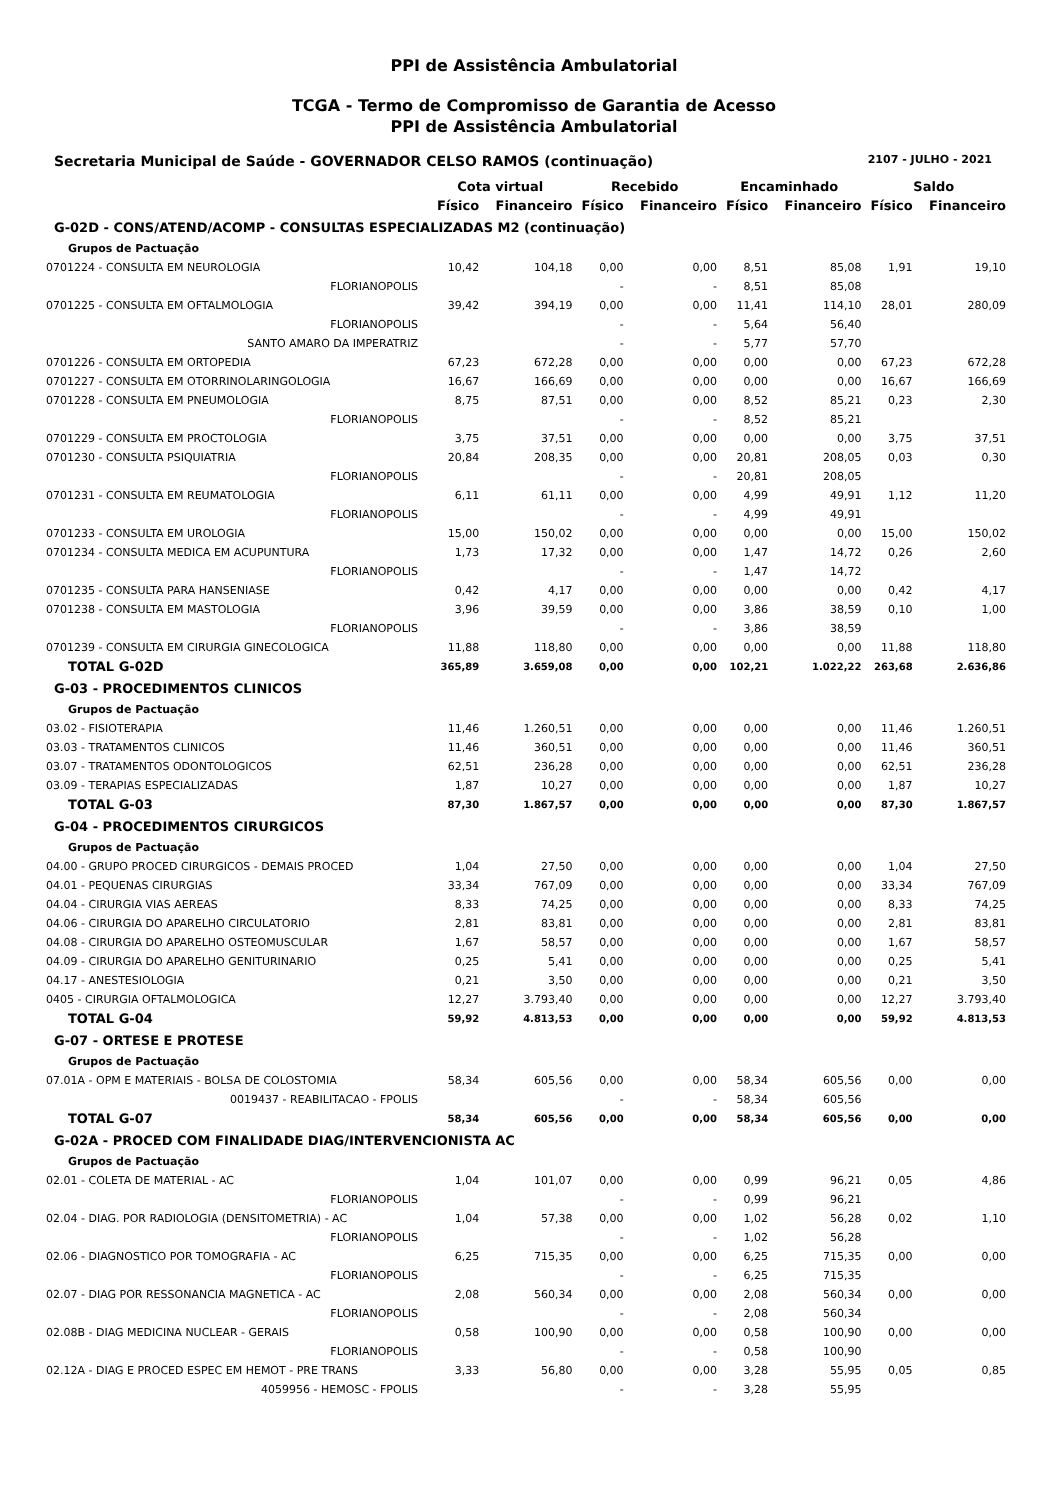PPI de Assistência Ambulatorial
TCGA - Termo de Compromisso de Garantia de Acesso
PPI de Assistência Ambulatorial
Secretaria Municipal de Saúde - GOVERNADOR CELSO RAMOS (continuação) 2107 - JULHO - 2021
| | Cota virtual | | Recebido | | Encaminhado | | Saldo | |
| --- | --- | --- | --- | --- | --- | --- | --- | --- |
| | Físico | Financeiro | Físico | Financeiro | Físico | Financeiro | Físico | Financeiro |
| G-02D - CONS/ATEND/ACOMP - CONSULTAS ESPECIALIZADAS M2 (continuação) | | | | | | | | |
| Grupos de Pactuação | | | | | | | | |
| 0701224 - CONSULTA EM NEUROLOGIA | 10,42 | 104,18 | 0,00 | 0,00 | 8,51 | 85,08 | 1,91 | 19,10 |
| FLORIANOPOLIS | | | - | - | 8,51 | 85,08 | | |
| 0701225 - CONSULTA EM OFTALMOLOGIA | 39,42 | 394,19 | 0,00 | 0,00 | 11,41 | 114,10 | 28,01 | 280,09 |
| FLORIANOPOLIS | | | - | - | 5,64 | 56,40 | | |
| SANTO AMARO DA IMPERATRIZ | | | - | - | 5,77 | 57,70 | | |
| 0701226 - CONSULTA EM ORTOPEDIA | 67,23 | 672,28 | 0,00 | 0,00 | 0,00 | 0,00 | 67,23 | 672,28 |
| 0701227 - CONSULTA EM OTORRINOLARINGOLOGIA | 16,67 | 166,69 | 0,00 | 0,00 | 0,00 | 0,00 | 16,67 | 166,69 |
| 0701228 - CONSULTA EM PNEUMOLOGIA | 8,75 | 87,51 | 0,00 | 0,00 | 8,52 | 85,21 | 0,23 | 2,30 |
| FLORIANOPOLIS | | | - | - | 8,52 | 85,21 | | |
| 0701229 - CONSULTA EM PROCTOLOGIA | 3,75 | 37,51 | 0,00 | 0,00 | 0,00 | 0,00 | 3,75 | 37,51 |
| 0701230 - CONSULTA PSIQUIATRIA | 20,84 | 208,35 | 0,00 | 0,00 | 20,81 | 208,05 | 0,03 | 0,30 |
| FLORIANOPOLIS | | | - | - | 20,81 | 208,05 | | |
| 0701231 - CONSULTA EM REUMATOLOGIA | 6,11 | 61,11 | 0,00 | 0,00 | 4,99 | 49,91 | 1,12 | 11,20 |
| FLORIANOPOLIS | | | - | - | 4,99 | 49,91 | | |
| 0701233 - CONSULTA EM UROLOGIA | 15,00 | 150,02 | 0,00 | 0,00 | 0,00 | 0,00 | 15,00 | 150,02 |
| 0701234 - CONSULTA MEDICA EM ACUPUNTURA | 1,73 | 17,32 | 0,00 | 0,00 | 1,47 | 14,72 | 0,26 | 2,60 |
| FLORIANOPOLIS | | | - | - | 1,47 | 14,72 | | |
| 0701235 - CONSULTA PARA HANSENIASE | 0,42 | 4,17 | 0,00 | 0,00 | 0,00 | 0,00 | 0,42 | 4,17 |
| 0701238 - CONSULTA EM MASTOLOGIA | 3,96 | 39,59 | 0,00 | 0,00 | 3,86 | 38,59 | 0,10 | 1,00 |
| FLORIANOPOLIS | | | - | - | 3,86 | 38,59 | | |
| 0701239 - CONSULTA EM CIRURGIA GINECOLOGICA | 11,88 | 118,80 | 0,00 | 0,00 | 0,00 | 0,00 | 11,88 | 118,80 |
| TOTAL G-02D | 365,89 | 3.659,08 | 0,00 | 0,00 | 102,21 | 1.022,22 | 263,68 | 2.636,86 |
| G-03 - PROCEDIMENTOS CLINICOS | | | | | | | | |
| Grupos de Pactuação | | | | | | | | |
| 03.02 - FISIOTERAPIA | 11,46 | 1.260,51 | 0,00 | 0,00 | 0,00 | 0,00 | 11,46 | 1.260,51 |
| 03.03 - TRATAMENTOS CLINICOS | 11,46 | 360,51 | 0,00 | 0,00 | 0,00 | 0,00 | 11,46 | 360,51 |
| 03.07 - TRATAMENTOS ODONTOLOGICOS | 62,51 | 236,28 | 0,00 | 0,00 | 0,00 | 0,00 | 62,51 | 236,28 |
| 03.09 - TERAPIAS ESPECIALIZADAS | 1,87 | 10,27 | 0,00 | 0,00 | 0,00 | 0,00 | 1,87 | 10,27 |
| TOTAL G-03 | 87,30 | 1.867,57 | 0,00 | 0,00 | 0,00 | 0,00 | 87,30 | 1.867,57 |
| G-04 - PROCEDIMENTOS CIRURGICOS | | | | | | | | |
| Grupos de Pactuação | | | | | | | | |
| 04.00 - GRUPO PROCED CIRURGICOS - DEMAIS PROCED | 1,04 | 27,50 | 0,00 | 0,00 | 0,00 | 0,00 | 1,04 | 27,50 |
| 04.01 - PEQUENAS CIRURGIAS | 33,34 | 767,09 | 0,00 | 0,00 | 0,00 | 0,00 | 33,34 | 767,09 |
| 04.04 - CIRURGIA VIAS AEREAS | 8,33 | 74,25 | 0,00 | 0,00 | 0,00 | 0,00 | 8,33 | 74,25 |
| 04.06 - CIRURGIA DO APARELHO CIRCULATORIO | 2,81 | 83,81 | 0,00 | 0,00 | 0,00 | 0,00 | 2,81 | 83,81 |
| 04.08 - CIRURGIA DO APARELHO OSTEOMUSCULAR | 1,67 | 58,57 | 0,00 | 0,00 | 0,00 | 0,00 | 1,67 | 58,57 |
| 04.09 - CIRURGIA DO APARELHO GENITURINARIO | 0,25 | 5,41 | 0,00 | 0,00 | 0,00 | 0,00 | 0,25 | 5,41 |
| 04.17 - ANESTESIOLOGIA | 0,21 | 3,50 | 0,00 | 0,00 | 0,00 | 0,00 | 0,21 | 3,50 |
| 0405 - CIRURGIA OFTALMOLOGICA | 12,27 | 3.793,40 | 0,00 | 0,00 | 0,00 | 0,00 | 12,27 | 3.793,40 |
| TOTAL G-04 | 59,92 | 4.813,53 | 0,00 | 0,00 | 0,00 | 0,00 | 59,92 | 4.813,53 |
| G-07 - ORTESE E PROTESE | | | | | | | | |
| Grupos de Pactuação | | | | | | | | |
| 07.01A - OPM E MATERIAIS - BOLSA DE COLOSTOMIA | 58,34 | 605,56 | 0,00 | 0,00 | 58,34 | 605,56 | 0,00 | 0,00 |
| 0019437 - REABILITACAO - FPOLIS | | | - | - | 58,34 | 605,56 | | |
| TOTAL G-07 | 58,34 | 605,56 | 0,00 | 0,00 | 58,34 | 605,56 | 0,00 | 0,00 |
| G-02A - PROCED COM FINALIDADE DIAG/INTERVENCIONISTA AC | | | | | | | | |
| Grupos de Pactuação | | | | | | | | |
| 02.01 - COLETA DE MATERIAL - AC | 1,04 | 101,07 | 0,00 | 0,00 | 0,99 | 96,21 | 0,05 | 4,86 |
| FLORIANOPOLIS | | | - | - | 0,99 | 96,21 | | |
| 02.04 - DIAG. POR RADIOLOGIA (DENSITOMETRIA) - AC | 1,04 | 57,38 | 0,00 | 0,00 | 1,02 | 56,28 | 0,02 | 1,10 |
| FLORIANOPOLIS | | | - | - | 1,02 | 56,28 | | |
| 02.06 - DIAGNOSTICO POR TOMOGRAFIA - AC | 6,25 | 715,35 | 0,00 | 0,00 | 6,25 | 715,35 | 0,00 | 0,00 |
| FLORIANOPOLIS | | | - | - | 6,25 | 715,35 | | |
| 02.07 - DIAG POR RESSONANCIA MAGNETICA - AC | 2,08 | 560,34 | 0,00 | 0,00 | 2,08 | 560,34 | 0,00 | 0,00 |
| FLORIANOPOLIS | | | - | - | 2,08 | 560,34 | | |
| 02.08B - DIAG MEDICINA NUCLEAR - GERAIS | 0,58 | 100,90 | 0,00 | 0,00 | 0,58 | 100,90 | 0,00 | 0,00 |
| FLORIANOPOLIS | | | - | - | 0,58 | 100,90 | | |
| 02.12A - DIAG E PROCED ESPEC EM HEMOT - PRE TRANS | 3,33 | 56,80 | 0,00 | 0,00 | 3,28 | 55,95 | 0,05 | 0,85 |
| 4059956 - HEMOSC - FPOLIS | | | - | - | 3,28 | 55,95 | | |